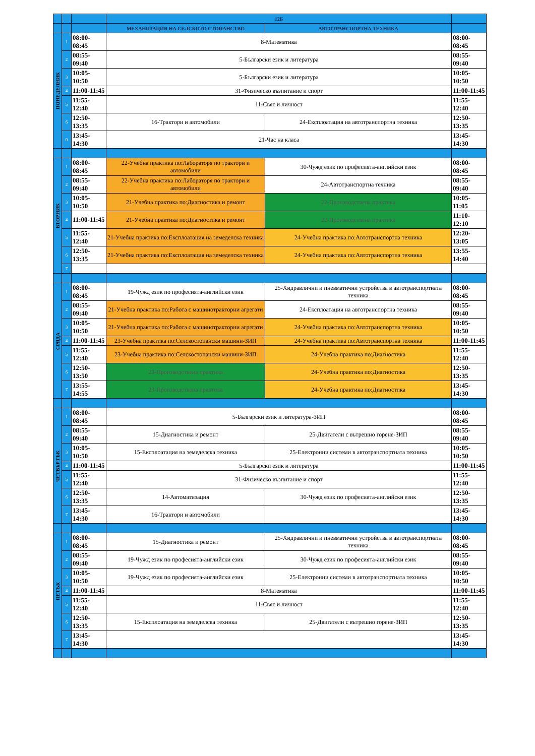| | | | 12Б | | |
| --- | --- | --- | --- | --- | --- |
| | | | МЕХАНИЗАЦИЯ НА СЕЛСКОТО СТОПАНСТВО | АВТОТРАНСПОРТНА ТЕХНИКА | |
| ПОНЕДЕЛНИК | 1 | 08:00-08:45 | 8-Математика | | 08:00-08:45 |
| | 2 | 08:55-09:40 | 5-Български език и литература | | 08:55-09:40 |
| | 3 | 10:05-10:50 | 5-Български език и литература | | 10:05-10:50 |
| | 4 | 11:00-11:45 | 31-Физическо възпитание и спорт | | 11:00-11:45 |
| | 5 | 11:55-12:40 | 11-Свят и личност | | 11:55-12:40 |
| | 6 | 12:50-13:35 | 16-Трактори и автомобили | 24-Експлоатация на автотранспортна техника | 12:50-13:35 |
| | 0 | 13:45-14:30 | 21-Час на класа | | 13:45-14:30 |
| ВТОРНИК | 1 | 08:00-08:45 | 22-Учебна практика по:Лабораторя по трактори и автомобили | 30-Чужд език по професията-английски език | 08:00-08:45 |
| | 2 | 08:55-09:40 | 22-Учебна практика по:Лабораторя по трактори и автомобили | 24-Автотранспортна техника | 08:55-09:40 |
| | 3 | 10:05-10:50 | 21-Учебна практика по:Диагностика и ремонт | 22-Производствена практика | 10:05-11:05 |
| | 4 | 11:00-11:45 | 21-Учебна практика по:Диагностика и ремонт | 22-Производствена практика | 11:10-12:10 |
| | 5 | 11:55-12:40 | 21-Учебна практика по:Експлоатация на земеделска техника | 24-Учебна практика по:Автотранспортна техника | 12:20-13:05 |
| | 6 | 12:50-13:35 | 21-Учебна практика по:Експлоатация на земеделска техника | 24-Учебна практика по:Автотранспортна техника | 13:55-14:40 |
| | 7 | | | | |
| СРЯДА | 1 | 08:00-08:45 | 19-Чужд език по професията-английски език | 25-Хидравлични и пневматични устройства в автотранспортната техника | 08:00-08:45 |
| | 2 | 08:55-09:40 | 21-Учебна практика по:Работа с машинотракторни агрегати | 24-Експлоатация на автотранспортна техника | 08:55-09:40 |
| | 3 | 10:05-10:50 | 21-Учебна практика по:Работа с машинотракторни агрегати | 24-Учебна практика по:Автотранспортна техника | 10:05-10:50 |
| | 4 | 11:00-11:45 | 23-Учебна практика по:Селскостопански машини-ЗИП | 24-Учебна практика по:Автотранспортна техника | 11:00-11:45 |
| | 5 | 11:55-12:40 | 23-Учебна практика по:Селскостопански машини-ЗИП | 24-Учебна практика по:Диагностика | 11:55-12:40 |
| | 6 | 12:50-13:50 | 23-Производствена практика | 24-Учебна практика по:Диагностика | 12:50-13:35 |
| | 7 | 13:55-14:55 | 23-Производствена практика | 24-Учебна практика по:Диагностика | 13:45-14:30 |
| ЧЕТВЪРТЪК | 1 | 08:00-08:45 | 5-Български език и литература-ЗИП | | 08:00-08:45 |
| | 2 | 08:55-09:40 | 15-Диагностика и ремонт | 25-Двигатели с вътрешно горене-ЗИП | 08:55-09:40 |
| | 3 | 10:05-10:50 | 15-Експлоатация на земеделска техника | 25-Електронни системи в автотранспортната техника | 10:05-10:50 |
| | 4 | 11:00-11:45 | 5-Български език и литература | | 11:00-11:45 |
| | 5 | 11:55-12:40 | 31-Физическо възпитание и спорт | | 11:55-12:40 |
| | 6 | 12:50-13:35 | 14-Автоматизация | 30-Чужд език по професията-английски език | 12:50-13:35 |
| | 7 | 13:45-14:30 | 16-Трактори и автомобили | | 13:45-14:30 |
| ПЕТЪК | 1 | 08:00-08:45 | 15-Диагностика и ремонт | 25-Хидравлични и пневматични устройства в автотранспортната техника | 08:00-08:45 |
| | 2 | 08:55-09:40 | 19-Чужд език по професията-английски език | 30-Чужд език по професията-английски език | 08:55-09:40 |
| | 3 | 10:05-10:50 | 19-Чужд език по професията-английски език | 25-Електронни системи в автотранспортната техника | 10:05-10:50 |
| | 4 | 11:00-11:45 | 8-Математика | | 11:00-11:45 |
| | 5 | 11:55-12:40 | 11-Свят и личност | | 11:55-12:40 |
| | 6 | 12:50-13:35 | 15-Експлоатация на земеделска техника | 25-Двигатели с вътрешно горене-ЗИП | 12:50-13:35 |
| | 7 | 13:45-14:30 | | | 13:45-14:30 |